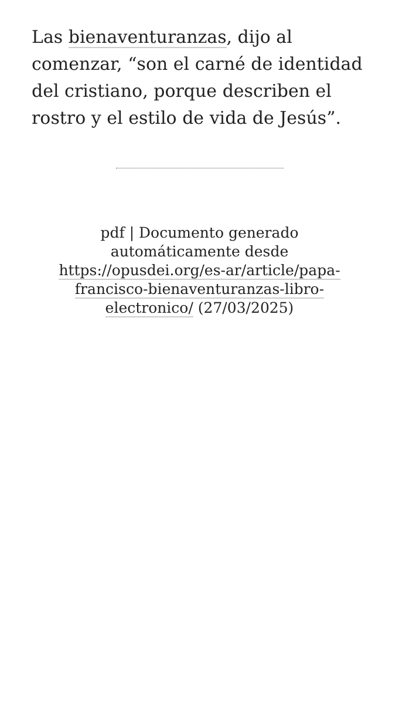Las bienaventuranzas, dijo al comenzar, “son el carné de identidad del cristiano, porque describen el rostro y el estilo de vida de Jesús”.
pdf | Documento generado automáticamente desde https://opusdei.org/es-ar/article/papa-francisco-bienaventuranzas-libro-electronico/ (27/03/2025)